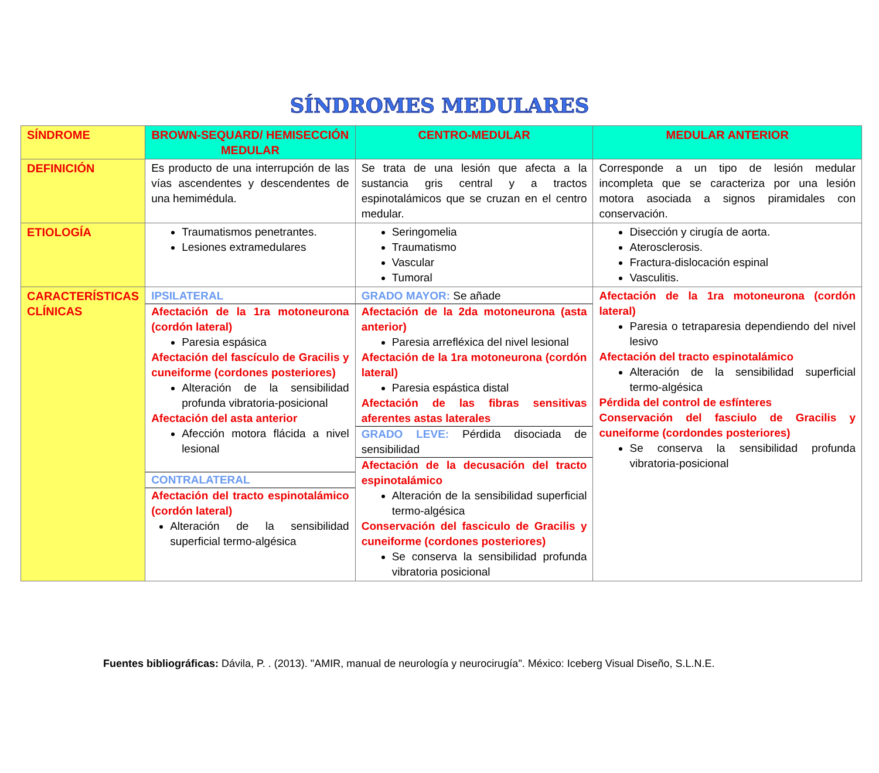SÍNDROMES MEDULARES
| SÍNDROME | BROWN-SEQUARD/ HEMISECCIÓN MEDULAR | CENTRO-MEDULAR | MEDULAR ANTERIOR |
| --- | --- | --- | --- |
| DEFINICIÓN | Es producto de una interrupción de las vías ascendentes y descendentes de una hemimédula. | Se trata de una lesión que afecta a la sustancia gris central y a tractos espinotalámicos que se cruzan en el centro medular. | Corresponde a un tipo de lesión medular incompleta que se caracteriza por una lesión motora asociada a signos piramidales con conservación. |
| ETIOLOGÍA | Traumatismos penetrantes. Lesiones extramedulares | Seringomelia Traumatismo Vascular Tumoral | Disección y cirugía de aorta. Aterosclerosis. Fractura-dislocación espinal Vasculitis. |
| CARACTERÍSTICAS CLÍNICAS | IPSILATERAL Afectación de la 1ra motoneurona (cordón lateral) Paresia espásica Afectación del fascículo de Gracilis y cuneiforme (cordones posteriores) Alteración de la sensibilidad profunda vibratoria-posicional Afectación del asta anterior Afección motora flácida a nivel lesional CONTRALATERAL Afectación del tracto espinotalámico (cordón lateral) Alteración de la sensibilidad superficial termo-algésica | GRADO MAYOR: Se añade Afectación de la 2da motoneurona (asta anterior) Paresia arrefléxica del nivel lesional Afectación de la 1ra motoneurona (cordón lateral) Paresia espástica distal Afectación de las fibras sensitivas aferentes astas laterales GRADO LEVE: Pérdida disociada de sensibilidad Afectación de la decusación del tracto espinotalámico Alteración de la sensibilidad superficial termo-algésica Conservación del fasciculo de Gracilis y cuneiforme (cordones posteriores) Se conserva la sensibilidad profunda vibratoria posicional | Afectación de la 1ra motoneurona (cordón lateral) Paresia o tetraparesia dependiendo del nivel lesivo Afectación del tracto espinotalámico Alteración de la sensibilidad superficial termo-algésica Pérdida del control de esfínteres Conservación del fasciulo de Gracilis y cuneiforme (cordondes posteriores) Se conserva la sensibilidad profunda vibratoria-posicional |
Fuentes bibliográficas: Dávila, P. . (2013). "AMIR, manual de neurología y neurocirugía". México: Iceberg Visual Diseño, S.L.N.E.